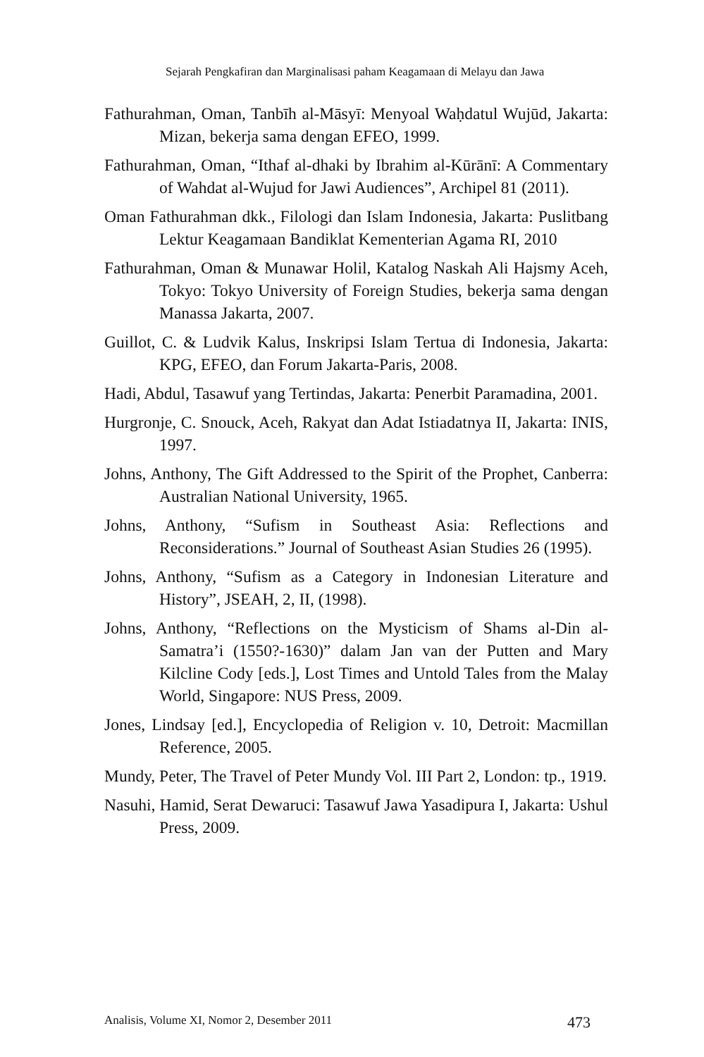Sejarah Pengkafiran dan Marginalisasi paham Keagamaan di Melayu dan Jawa
Fathurahman, Oman, Tanbīh al-Māsyī: Menyoal Waḥdatul Wujūd, Jakarta: Mizan, bekerja sama dengan EFEO, 1999.
Fathurahman, Oman, “Ithaf al-dhaki by Ibrahim al-Kūrānī: A Commentary of Wahdat al-Wujud for Jawi Audiences”, Archipel 81 (2011).
Oman Fathurahman dkk., Filologi dan Islam Indonesia, Jakarta: Puslitbang Lektur Keagamaan Bandiklat Kementerian Agama RI, 2010
Fathurahman, Oman & Munawar Holil, Katalog Naskah Ali Hajsmy Aceh, Tokyo: Tokyo University of Foreign Studies, bekerja sama dengan Manassa Jakarta, 2007.
Guillot, C. & Ludvik Kalus, Inskripsi Islam Tertua di Indonesia, Jakarta: KPG, EFEO, dan Forum Jakarta-Paris, 2008.
Hadi, Abdul, Tasawuf yang Tertindas, Jakarta: Penerbit Paramadina, 2001.
Hurgronje, C. Snouck, Aceh, Rakyat dan Adat Istiadatnya II, Jakarta: INIS, 1997.
Johns, Anthony, The Gift Addressed to the Spirit of the Prophet, Canberra: Australian National University, 1965.
Johns, Anthony, “Sufism in Southeast Asia: Reflections and Reconsiderations.” Journal of Southeast Asian Studies 26 (1995).
Johns, Anthony, “Sufism as a Category in Indonesian Literature and History”, JSEAH, 2, II, (1998).
Johns, Anthony, “Reflections on the Mysticism of Shams al-Din al-Samatra’i (1550?-1630)” dalam Jan van der Putten and Mary Kilcline Cody [eds.], Lost Times and Untold Tales from the Malay World, Singapore: NUS Press, 2009.
Jones, Lindsay [ed.], Encyclopedia of Religion v. 10, Detroit: Macmillan Reference, 2005.
Mundy, Peter, The Travel of Peter Mundy Vol. III Part 2, London: tp., 1919.
Nasuhi, Hamid, Serat Dewaruci: Tasawuf Jawa Yasadipura I, Jakarta: Ushul Press, 2009.
Analisis, Volume XI, Nomor 2, Desember 2011 473